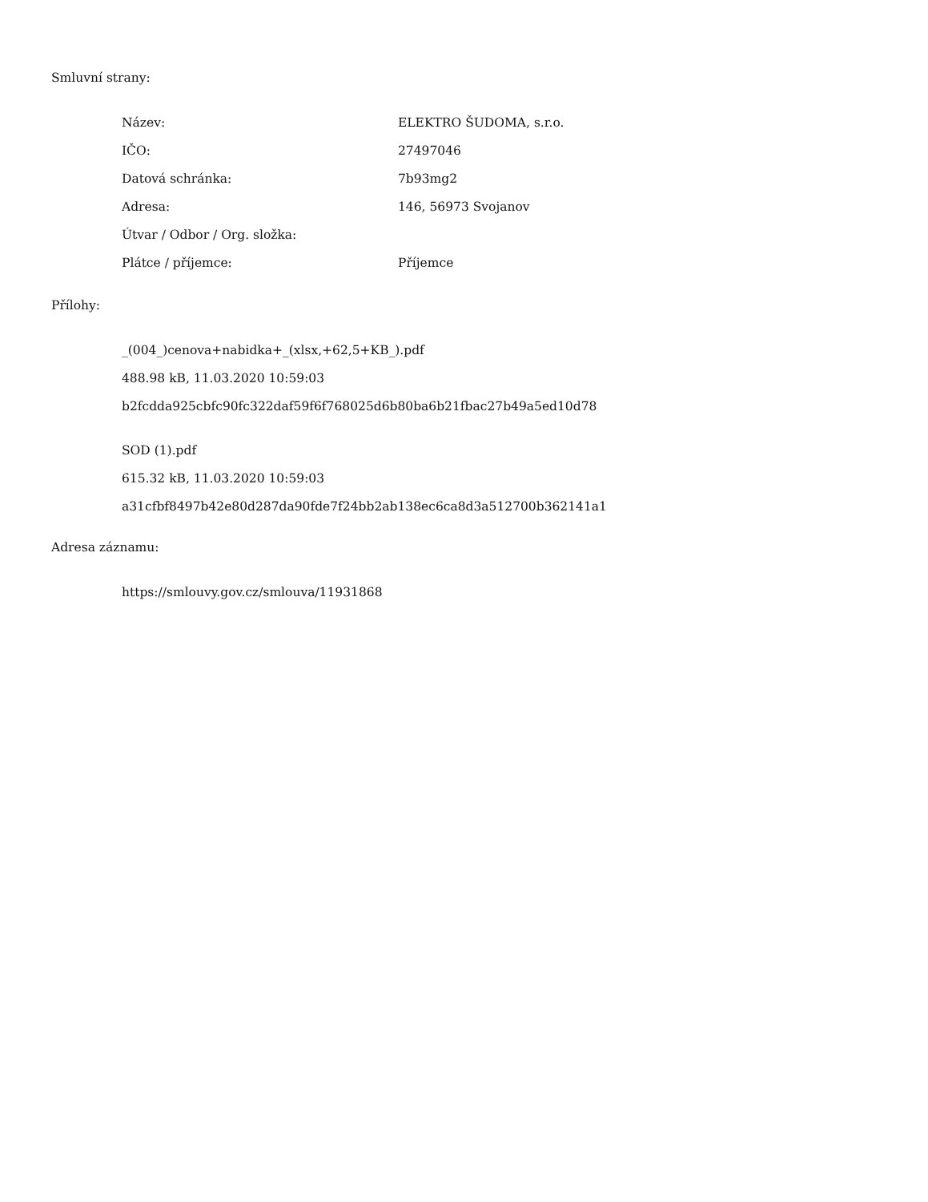Smluvní strany:
| Název: | ELEKTRO ŠUDOMA, s.r.o. |
| IČO: | 27497046 |
| Datová schránka: | 7b93mg2 |
| Adresa: | 146, 56973 Svojanov |
| Útvar / Odbor / Org. složka: | |
| Plátce / příjemce: | Příjemce |
Přílohy:
_(004_)cenova+nabidka+_(xlsx,+62,5+KB_).pdf
488.98 kB, 11.03.2020 10:59:03
b2fcdda925cbfc90fc322daf59f6f768025d6b80ba6b21fbac27b49a5ed10d78
SOD (1).pdf
615.32 kB, 11.03.2020 10:59:03
a31cfbf8497b42e80d287da90fde7f24bb2ab138ec6ca8d3a512700b362141a1
Adresa záznamu:
https://smlouvy.gov.cz/smlouva/11931868